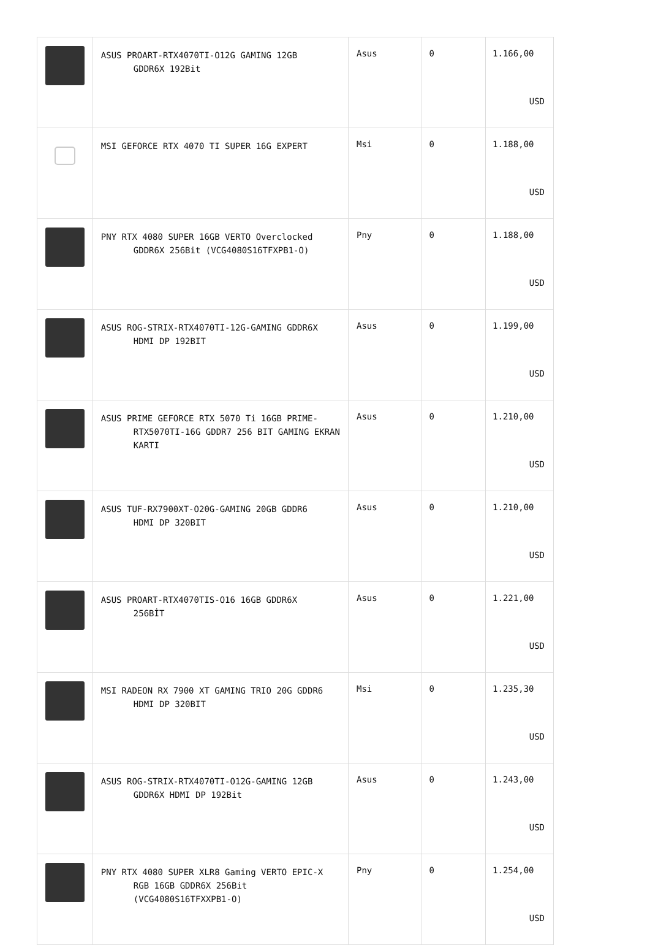| | ASUS PROART-RTX4070TI-O12G GAMING 12GB GDDR6X 192Bit | Asus | 0 | 1.166,00 USD |
| | MSI GEFORCE RTX 4070 TI SUPER 16G EXPERT | Msi | 0 | 1.188,00 USD |
| | PNY RTX 4080 SUPER 16GB VERTO Overclocked GDDR6X 256Bit (VCG4080S16TFXPB1-O) | Pny | 0 | 1.188,00 USD |
| | ASUS ROG-STRIX-RTX4070TI-12G-GAMING GDDR6X HDMI DP 192BIT | Asus | 0 | 1.199,00 USD |
| | ASUS PRIME GEFORCE RTX 5070 Ti 16GB PRIME- RTX5070TI-16G GDDR7 256 BIT GAMING EKRAN KARTI | Asus | 0 | 1.210,00 USD |
| | ASUS TUF-RX7900XT-O20G-GAMING 20GB GDDR6 HDMI DP 320BIT | Asus | 0 | 1.210,00 USD |
| | ASUS PROART-RTX4070TIS-O16 16GB GDDR6X 256BİT | Asus | 0 | 1.221,00 USD |
| | MSI RADEON RX 7900 XT GAMING TRIO 20G GDDR6 HDMI DP 320BIT | Msi | 0 | 1.235,30 USD |
| | ASUS ROG-STRIX-RTX4070TI-O12G-GAMING 12GB GDDR6X HDMI DP 192Bit | Asus | 0 | 1.243,00 USD |
| | PNY RTX 4080 SUPER XLR8 Gaming VERTO EPIC-X RGB 16GB GDDR6X 256Bit (VCG4080S16TFXXPB1-O) | Pny | 0 | 1.254,00 USD |